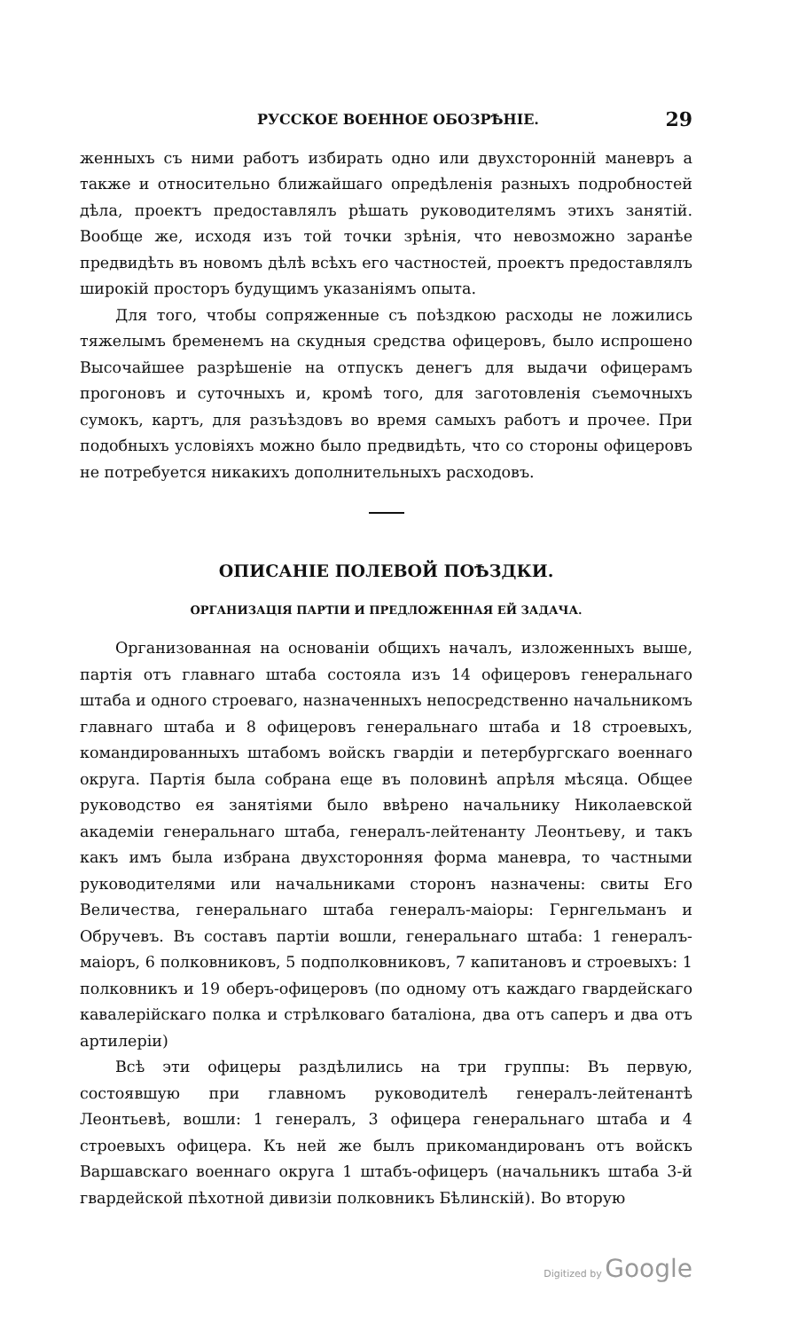РУССКОЕ ВОЕННОЕ ОБОЗРѢНІЕ. 29
женныхъ съ ними работъ избирать одно или двухсторонній маневръ а также и относительно ближайшаго опредѣленія разныхъ подробностей дѣла, проектъ предоставлялъ рѣшать руководителямъ этихъ занятій. Вообще же, исходя изъ той точки зрѣнія, что невозможно заранѣе предвидѣть въ новомъ дѣлѣ всѣхъ его частностей, проектъ предоставлялъ широкій просторъ будущимъ указаніямъ опыта.
Для того, чтобы сопряженные съ поѣздкою расходы не ложились тяжелымъ бременемъ на скудныя средства офицеровъ, было испрошено Высочайшее разрѣшеніе на отпускъ денегъ для выдачи офицерамъ прогоновъ и суточныхъ и, кромѣ того, для заготовленія съемочныхъ сумокъ, картъ, для разъѣздовъ во время самыхъ работъ и прочее. При подобныхъ условіяхъ можно было предвидѣть, что со стороны офицеровъ не потребуется никакихъ дополнительныхъ расходовъ.
ОПИСАНІЕ ПОЛЕВОЙ ПОѢЗДКИ.
ОРГАНИЗАЦІЯ ПАРТІИ И ПРЕДЛОЖЕННАЯ ЕЙ ЗАДАЧА.
Организованная на основаніи общихъ началъ, изложенныхъ выше, партія отъ главнаго штаба состояла изъ 14 офицеровъ генеральнаго штаба и одного строеваго, назначенныхъ непосредственно начальникомъ главнаго штаба и 8 офицеровъ генеральнаго штаба и 18 строевыхъ, командированныхъ штабомъ войскъ гвардіи и петербургскаго военнаго округа. Партія была собрана еще въ половинѣ апрѣля мѣсяца. Общее руководство ея занятіями было ввѣрено начальнику Николаевской академіи генеральнаго штаба, генералъ-лейтенанту Леонтьеву, и такъ какъ имъ была избрана двухсторонняя форма маневра, то частными руководителями или начальниками сторонъ назначены: свиты Его Величества, генеральнаго штаба генералъ-маіоры: Гернгельманъ и Обручевъ. Въ составъ партіи вошли, генеральнаго штаба: 1 генералъ-маіоръ, 6 полковниковъ, 5 подполковниковъ, 7 капитановъ и строевыхъ: 1 полковникъ и 19 оберъ-офицеровъ (по одному отъ каждаго гвардейскаго кавалерійскаго полка и стрѣлковаго баталіона, два отъ саперъ и два отъ артилеріи)
Всѣ эти офицеры раздѣлились на три группы: Въ первую, состоявшую при главномъ руководителѣ генералъ-лейтенантѣ Леонтьевѣ, вошли: 1 генералъ, 3 офицера генеральнаго штаба и 4 строевыхъ офицера. Къ ней же былъ прикомандированъ отъ войскъ Варшавскаго военнаго округа 1 штабъ-офицеръ (начальникъ штаба 3-й гвардейской пѣхотной дивизіи полковникъ Бѣлинскій). Во вторую
Digitized by Google